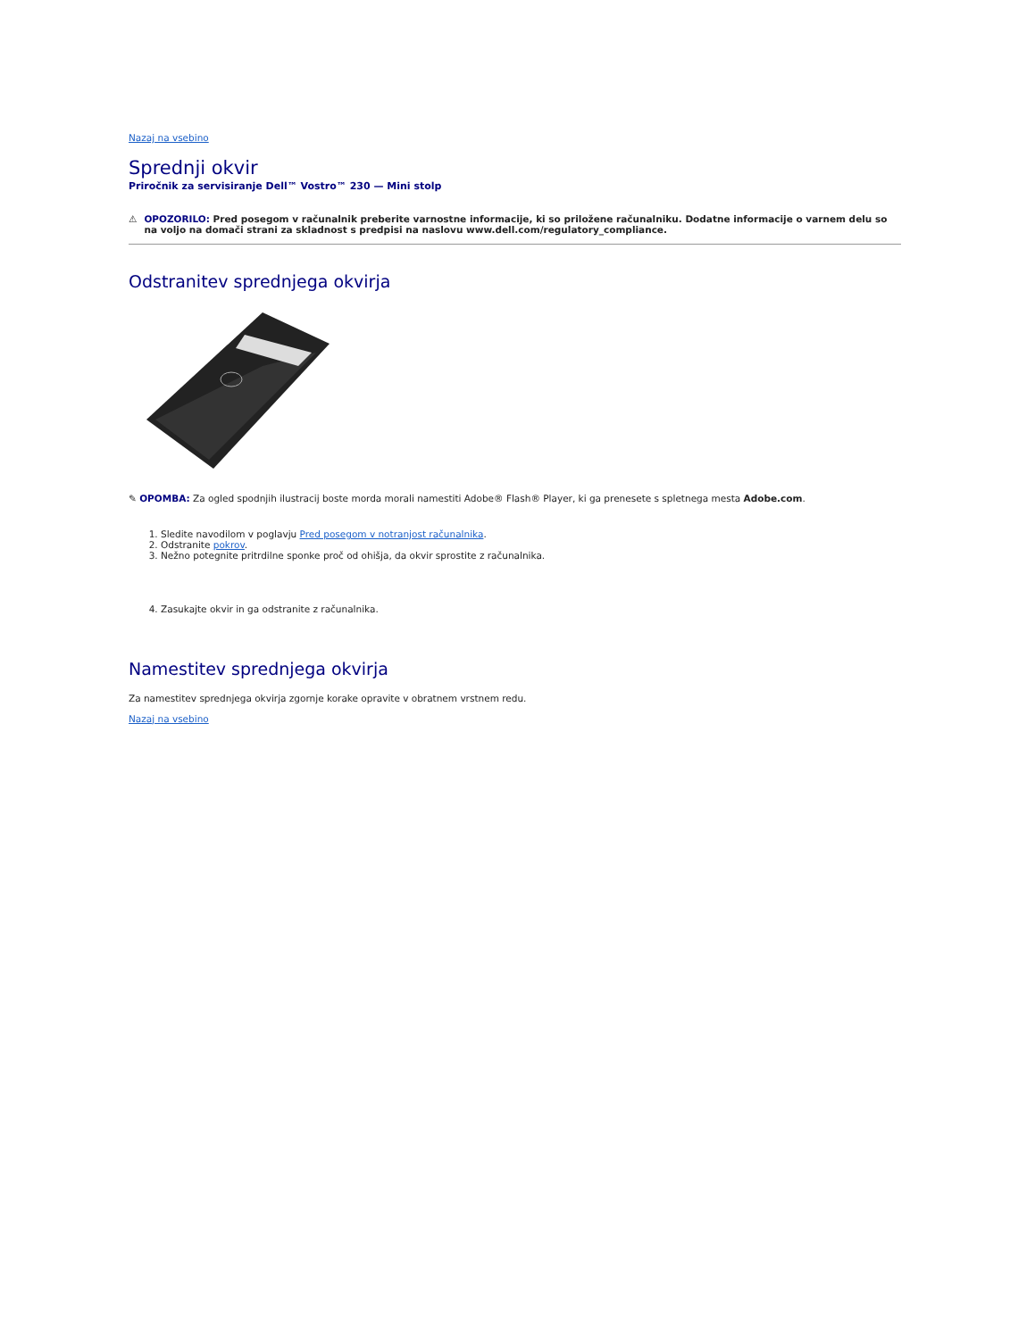Nazaj na vsebino
Sprednji okvir
Priročnik za servisiranje Dell™ Vostro™ 230 — Mini stolp
⚠ OPOZORILO: Pred posegom v računalnik preberite varnostne informacije, ki so priložene računalniku. Dodatne informacije o varnem delu so na voljo na domači strani za skladnost s predpisi na naslovu www.dell.com/regulatory_compliance.
Odstranitev sprednjega okvirja
✎ OPOMBA: Za ogled spodnjih ilustracij boste morda morali namestiti Adobe® Flash® Player, ki ga prenesete s spletnega mesta Adobe.com.
1. Sledite navodilom v poglavju Pred posegom v notranjost računalnika.
2. Odstranite pokrov.
3. Nežno potegnite pritrdilne sponke proč od ohišja, da okvir sprostite z računalnika.
4. Zasukajte okvir in ga odstranite z računalnika.
Namestitev sprednjega okvirja
Za namestitev sprednjega okvirja zgornje korake opravite v obratnem vrstnem redu.
Nazaj na vsebino